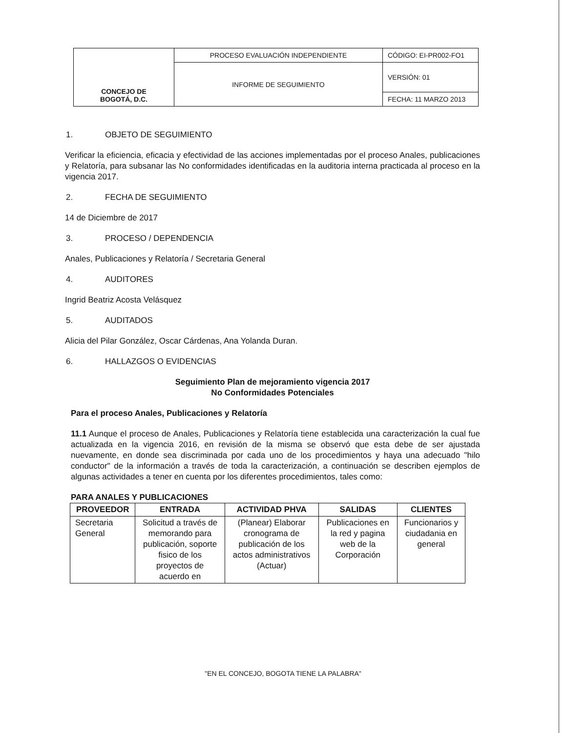| CONCEJO DE BOGOTÁ, D.C. | PROCESO EVALUACIÓN INDEPENDIENTE | CÓDIGO: EI-PR002-FO1 |
| | INFORME DE SEGUIMIENTO | VERSIÓN: 01 |
| | | FECHA: 11 MARZO 2013 |
1. OBJETO DE SEGUIMIENTO
Verificar la eficiencia, eficacia y efectividad de las acciones implementadas por el proceso Anales, publicaciones y Relatoría, para subsanar las No conformidades identificadas en la auditoria interna practicada al proceso en la vigencia 2017.
2. FECHA DE SEGUIMIENTO
14 de Diciembre de 2017
3. PROCESO / DEPENDENCIA
Anales, Publicaciones y Relatoría / Secretaria General
4. AUDITORES
Ingrid Beatriz Acosta Velásquez
5. AUDITADOS
Alicia del Pilar González, Oscar Cárdenas, Ana Yolanda Duran.
6. HALLAZGOS O EVIDENCIAS
Seguimiento Plan de mejoramiento vigencia 2017
No Conformidades Potenciales
Para el proceso Anales, Publicaciones y Relatoría
11.1 Aunque el proceso de Anales, Publicaciones y Relatoría tiene establecida una caracterización la cual fue actualizada en la vigencia 2016, en revisión de la misma se observó que esta debe de ser ajustada nuevamente, en donde sea discriminada por cada uno de los procedimientos y haya una adecuado "hilo conductor" de la información a través de toda la caracterización, a continuación se describen ejemplos de algunas actividades a tener en cuenta por los diferentes procedimientos, tales como:
PARA ANALES Y PUBLICACIONES
| PROVEEDOR | ENTRADA | ACTIVIDAD PHVA | SALIDAS | CLIENTES |
| --- | --- | --- | --- | --- |
| Secretaria General | Solicitud a través de memorando para publicación, soporte fisico de los proyectos de acuerdo en | (Planear) Elaborar cronograma de publicación de los actos administrativos (Actuar) | Publicaciones en la red y pagina web de la Corporación | Funcionarios y ciudadania en general |
"EN EL CONCEJO, BOGOTA TIENE LA PALABRA"